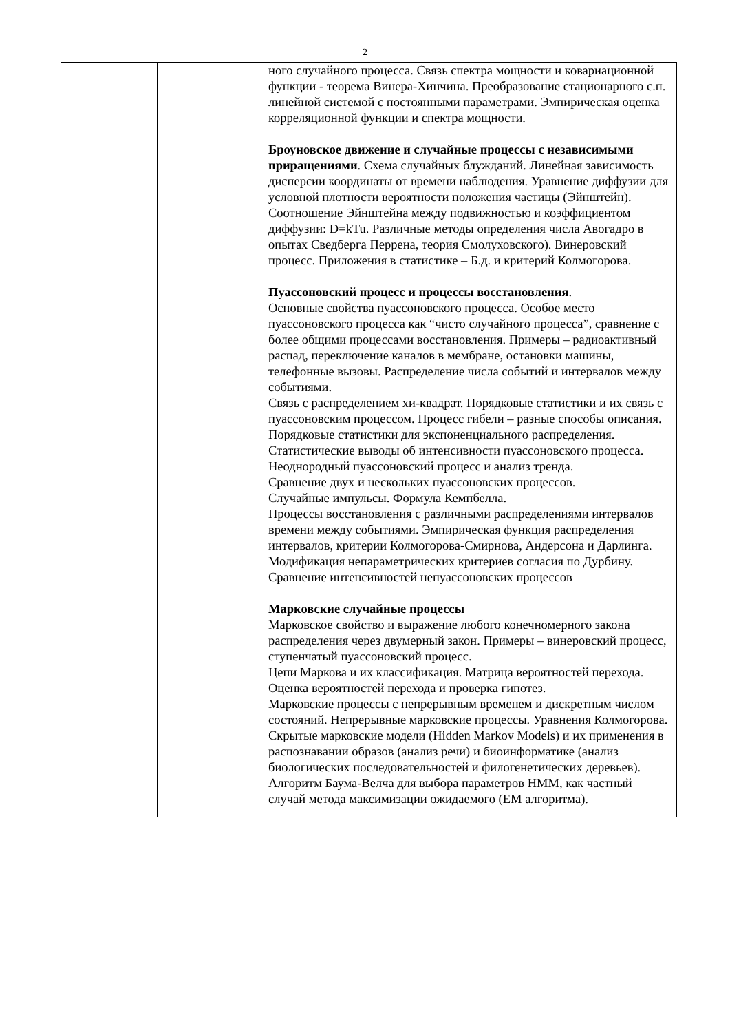2
| | | | ного случайного процесса. Связь спектра мощности и ковариационной функции - теорема Винера-Хинчина. Преобразование стационарного с.п. линейной системой с постоянными параметрами. Эмпирическая оценка корреляционной функции и спектра мощности. Броуновское движение и случайные процессы с независимыми приращениями . Схема случайных блужданий. Линейная зависимость дисперсии координаты от времени наблюдения. Уравнение диффузии для условной плотности вероятности положения частицы (Эйнштейн). Соотношение Эйнштейна между подвижностью и коэффициентом диффузии: D=kTu. Различные методы определения числа Авогадро в опытах Сведберга Перрена, теория Смолуховского). Винеровский процесс. Приложения в статистике – Б.д. и критерий Колмогорова. Пуассоновский процесс и процессы восстановления . Основные свойства пуассоновского процесса. Особое место пуассоновского процесса как “чисто случайного процесса”, сравнение с более общими процессами восстановления. Примеры – радиоактивный распад, переключение каналов в мембране, остановки машины, телефонные вызовы. Распределение числа событий и интервалов между событиями. Связь с распределением хи-квадрат. Порядковые статистики и их связь с пуассоновским процессом. Процесс гибели – разные способы описания. Порядковые статистики для экспоненциального распределения. Статистические выводы об интенсивности пуассоновского процесса. Неоднородный пуассоновский процесс и анализ тренда. Сравнение двух и нескольких пуассоновских процессов. Случайные импульсы. Формула Кемпбелла. Процессы восстановления с различными распределениями интервалов времени между событиями. Эмпирическая функция распределения интервалов, критерии Колмогорова-Смирнова, Андерсона и Дарлинга. Модификация непараметрических критериев согласия по Дурбину. Сравнение интенсивностей непуассоновских процессов Марковские случайные процессы Марковское свойство и выражение любого конечномерного закона распределения через двумерный закон. Примеры – винеровский процесс, ступенчатый пуассоновский процесс. Цепи Маркова и их классификация. Матрица вероятностей перехода. Оценка вероятностей перехода и проверка гипотез. Марковские процессы с непрерывным временем и дискретным числом состояний. Непрерывные марковские процессы. Уравнения Колмогорова. Скрытые марковские модели (Hidden Markov Models) и их применения в распознавании образов (анализ речи) и биоинформатике (анализ биологических последовательностей и филогенетических деревьев). Алгоритм Баума-Велча для выбора параметров HMM, как частный случай метода максимизации ожидаемого (EM алгоритма). |